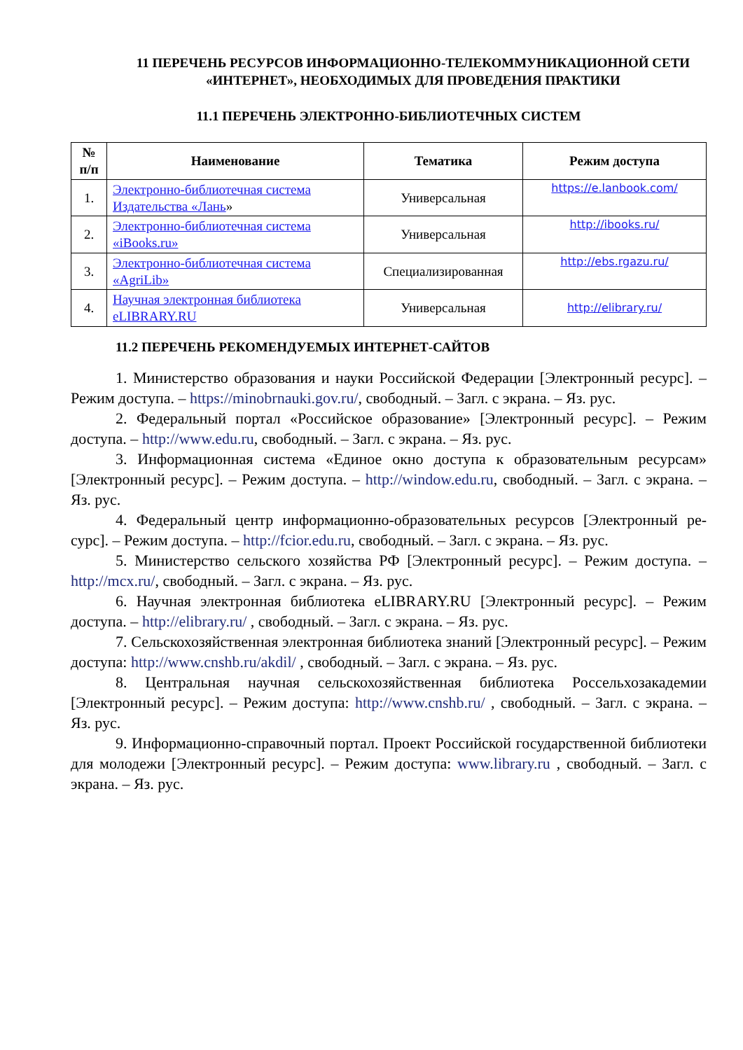11 ПЕРЕЧЕНЬ РЕСУРСОВ ИНФОРМАЦИОННО-ТЕЛЕКОММУНИКАЦИОННОЙ СЕТИ «ИНТЕРНЕТ», НЕОБХОДИМЫХ ДЛЯ ПРОВЕДЕНИЯ ПРАКТИКИ
11.1 ПЕРЕЧЕНЬ ЭЛЕКТРОННО-БИБЛИОТЕЧНЫХ СИСТЕМ
| № п/п | Наименование | Тематика | Режим доступа |
| --- | --- | --- | --- |
| 1. | Электронно-библиотечная система Издательства «Лань » | Универсальная | https://e.lanbook.com/ |
| 2. | Электронно-библиотечная система «iBooks.ru» | Универсальная | http://ibooks.ru/ |
| 3. | Электронно-библиотечная система «AgriLib» | Специализированная | http://ebs.rgazu.ru/ |
| 4. | Научная электронная библиотека eLIBRARY.RU | Универсальная | http://elibrary.ru/ |
11.2 ПЕРЕЧЕНЬ РЕКОМЕНДУЕМЫХ ИНТЕРНЕТ-САЙТОВ
1. Министерство образования и науки Российской Федерации [Электронный ресурс]. – Режим доступа. – https://minobrnauki.gov.ru/, свободный. – Загл. с экрана. – Яз. рус.
2. Федеральный портал «Российское образование» [Электронный ресурс]. – Режим доступа. – http://www.edu.ru, свободный. – Загл. с экрана. – Яз. рус.
3. Информационная система «Единое окно доступа к образовательным ресурсам» [Электронный ресурс]. – Режим доступа. – http://window.edu.ru, свободный. – Загл. с экрана. – Яз. рус.
4. Федеральный центр информационно-образовательных ресурсов [Электронный ре-сурс]. – Режим доступа. – http://fcior.edu.ru, свободный. – Загл. с экрана. – Яз. рус.
5. Министерство сельского хозяйства РФ [Электронный ресурс]. – Режим доступа. – http://mcx.ru/, свободный. – Загл. с экрана. – Яз. рус.
6. Научная электронная библиотека eLIBRARY.RU [Электронный ресурс]. – Режим доступа. – http://elibrary.ru/ , свободный. – Загл. с экрана. – Яз. рус.
7. Сельскохозяйственная электронная библиотека знаний [Электронный ресурс]. – Режим доступа: http://www.cnshb.ru/akdil/ , свободный. – Загл. с экрана. – Яз. рус.
8. Центральная научная сельскохозяйственная библиотека Россельхозакадемии [Электронный ресурс]. – Режим доступа: http://www.cnshb.ru/ , свободный. – Загл. с экрана. – Яз. рус.
9. Информационно-справочный портал. Проект Российской государственной библиотеки для молодежи [Электронный ресурс]. – Режим доступа: www.library.ru , свободный. – Загл. с экрана. – Яз. рус.